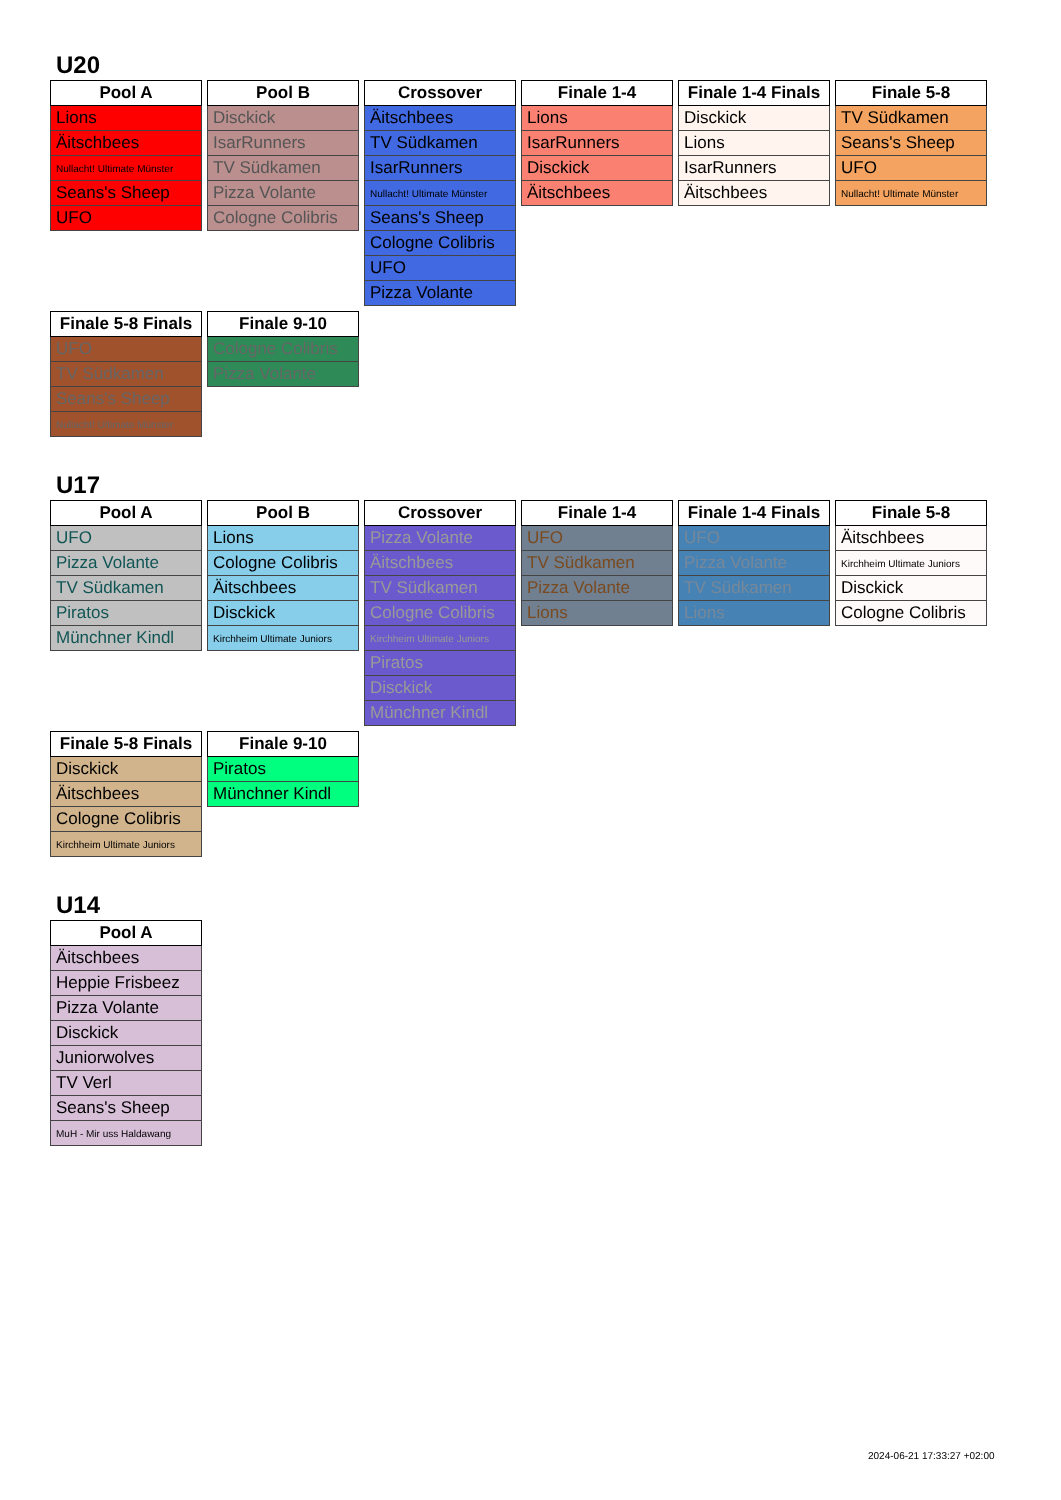U20
| Pool A |
| --- |
| Lions |
| Äitschbees |
| Nullacht! Ultimate Münster |
| Seans's Sheep |
| UFO |
| Pool B |
| --- |
| Disckick |
| IsarRunners |
| TV Südkamen |
| Pizza Volante |
| Cologne Colibris |
| Crossover |
| --- |
| Äitschbees |
| TV Südkamen |
| IsarRunners |
| Nullacht! Ultimate Münster |
| Seans's Sheep |
| Cologne Colibris |
| UFO |
| Pizza Volante |
| Finale 1-4 |
| --- |
| Lions |
| IsarRunners |
| Disckick |
| Äitschbees |
| Finale 1-4 Finals |
| --- |
| Disckick |
| Lions |
| IsarRunners |
| Äitschbees |
| Finale 5-8 |
| --- |
| TV Südkamen |
| Seans's Sheep |
| UFO |
| Nullacht! Ultimate Münster |
| Finale 5-8 Finals |
| --- |
| UFO |
| TV Südkamen |
| Seans's Sheep |
| Nullacht! Ultimate Münster |
| Finale 9-10 |
| --- |
| Cologne Colibris |
| Pizza Volante |
U17
| Pool A |
| --- |
| UFO |
| Pizza Volante |
| TV Südkamen |
| Piratos |
| Münchner Kindl |
| Pool B |
| --- |
| Lions |
| Cologne Colibris |
| Äitschbees |
| Disckick |
| Kirchheim Ultimate Juniors |
| Crossover |
| --- |
| Pizza Volante |
| Äitschbees |
| TV Südkamen |
| Cologne Colibris |
| Kirchheim Ultimate Juniors |
| Piratos |
| Disckick |
| Münchner Kindl |
| Finale 1-4 |
| --- |
| UFO |
| TV Südkamen |
| Pizza Volante |
| Lions |
| Finale 1-4 Finals |
| --- |
| UFO |
| Pizza Volante |
| TV Südkamen |
| Lions |
| Finale 5-8 |
| --- |
| Äitschbees |
| Kirchheim Ultimate Juniors |
| Disckick |
| Cologne Colibris |
| Finale 5-8 Finals |
| --- |
| Disckick |
| Äitschbees |
| Cologne Colibris |
| Kirchheim Ultimate Juniors |
| Finale 9-10 |
| --- |
| Piratos |
| Münchner Kindl |
U14
| Pool A |
| --- |
| Äitschbees |
| Heppie Frisbeez |
| Pizza Volante |
| Disckick |
| Juniorwolves |
| TV Verl |
| Seans's Sheep |
| MuH - Mir uss Haldawang |
2024-06-21 17:33:27 +02:00